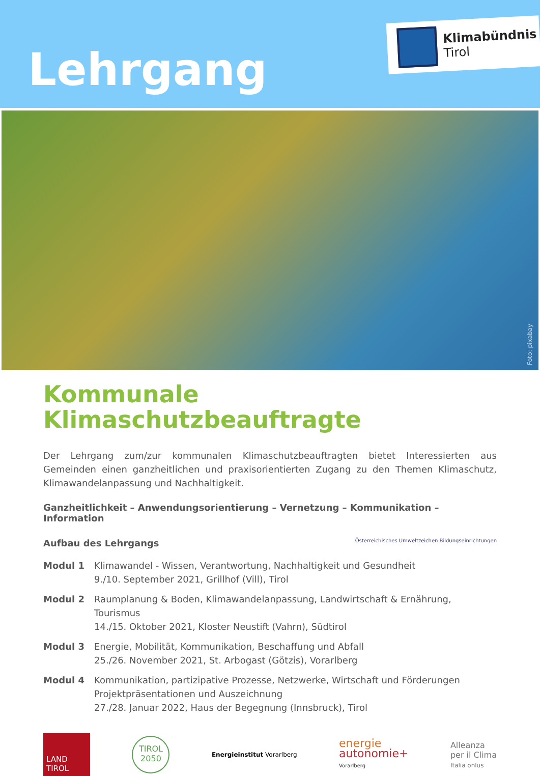Lehrgang
Klimabündnis
Tirol
Foto: pixabay
Kommunale
Klimaschutzbeauftragte
Der Lehrgang zum/zur kommunalen Klimaschutzbeauftragten bietet Interessierten aus Gemeinden einen ganzheitlichen und praxisorientierten Zugang zu den Themen Klimaschutz, Klimawandelanpassung und Nachhaltigkeit.
Ganzheitlichkeit – Anwendungsorientierung – Vernetzung – Kommunikation – Information
Aufbau des Lehrgangs Österreichisches Umweltzeichen Bildungseinrichtungen
Modul 1 Klimawandel - Wissen, Verantwortung, Nachhaltigkeit und Gesundheit
9./10. September 2021, Grillhof (Vill), Tirol
Modul 2 Raumplanung & Boden, Klimawandelanpassung, Landwirtschaft & Ernährung, Tourismus
14./15. Oktober 2021, Kloster Neustift (Vahrn), Südtirol
Modul 3 Energie, Mobilität, Kommunikation, Beschaffung und Abfall
25./26. November 2021, St. Arbogast (Götzis), Vorarlberg
Modul 4 Kommunikation, partizipative Prozesse, Netzwerke, Wirtschaft und Förderungen
Projektpräsentationen und Auszeichnung
27./28. Januar 2022, Haus der Begegnung (Innsbruck), Tirol
LAND
TIROL
TIROL
2050
Energieinstitut Vorarlberg
energie
autonomie+
Vorarlberg
Alleanza
per il Clima
Italia onlus